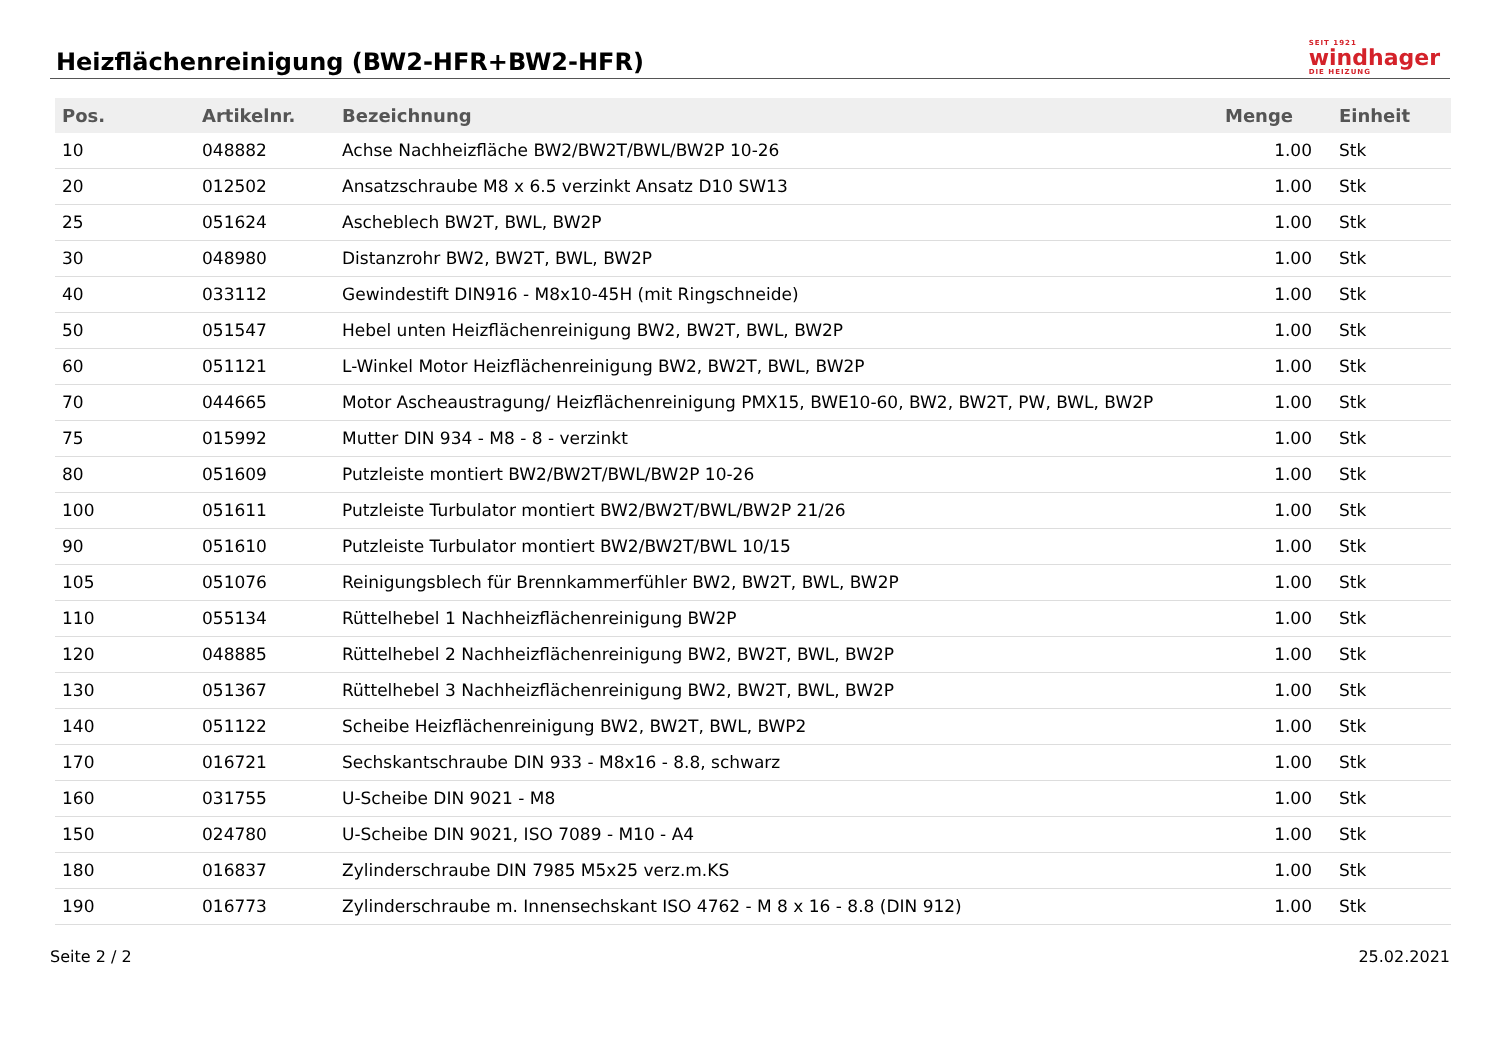Heizflächenreinigung (BW2-HFR+BW2-HFR)
SEIT 1921
windhager
DIE HEIZUNG
| Pos. | Artikelnr. | Bezeichnung | Menge | Einheit |
| --- | --- | --- | --- | --- |
| 10 | 048882 | Achse Nachheizfläche BW2/BW2T/BWL/BW2P 10-26 | 1.00 | Stk |
| 20 | 012502 | Ansatzschraube M8 x 6.5 verzinkt Ansatz D10 SW13 | 1.00 | Stk |
| 25 | 051624 | Ascheblech BW2T, BWL, BW2P | 1.00 | Stk |
| 30 | 048980 | Distanzrohr BW2, BW2T, BWL, BW2P | 1.00 | Stk |
| 40 | 033112 | Gewindestift DIN916 - M8x10-45H (mit Ringschneide) | 1.00 | Stk |
| 50 | 051547 | Hebel unten Heizflächenreinigung BW2, BW2T, BWL, BW2P | 1.00 | Stk |
| 60 | 051121 | L-Winkel Motor Heizflächenreinigung BW2, BW2T, BWL, BW2P | 1.00 | Stk |
| 70 | 044665 | Motor Ascheaustragung/ Heizflächenreinigung PMX15, BWE10-60, BW2, BW2T, PW, BWL, BW2P | 1.00 | Stk |
| 75 | 015992 | Mutter DIN 934 - M8 - 8 - verzinkt | 1.00 | Stk |
| 80 | 051609 | Putzleiste montiert BW2/BW2T/BWL/BW2P 10-26 | 1.00 | Stk |
| 100 | 051611 | Putzleiste Turbulator montiert BW2/BW2T/BWL/BW2P 21/26 | 1.00 | Stk |
| 90 | 051610 | Putzleiste Turbulator montiert BW2/BW2T/BWL 10/15 | 1.00 | Stk |
| 105 | 051076 | Reinigungsblech für Brennkammerfühler BW2, BW2T, BWL, BW2P | 1.00 | Stk |
| 110 | 055134 | Rüttelhebel 1 Nachheizflächenreinigung BW2P | 1.00 | Stk |
| 120 | 048885 | Rüttelhebel 2 Nachheizflächenreinigung BW2, BW2T, BWL, BW2P | 1.00 | Stk |
| 130 | 051367 | Rüttelhebel 3 Nachheizflächenreinigung BW2, BW2T, BWL, BW2P | 1.00 | Stk |
| 140 | 051122 | Scheibe Heizflächenreinigung BW2, BW2T, BWL, BWP2 | 1.00 | Stk |
| 170 | 016721 | Sechskantschraube DIN 933 - M8x16 - 8.8, schwarz | 1.00 | Stk |
| 160 | 031755 | U-Scheibe DIN 9021 - M8 | 1.00 | Stk |
| 150 | 024780 | U-Scheibe DIN 9021, ISO 7089 - M10 - A4 | 1.00 | Stk |
| 180 | 016837 | Zylinderschraube DIN 7985 M5x25 verz.m.KS | 1.00 | Stk |
| 190 | 016773 | Zylinderschraube m. Innensechskant ISO 4762 - M 8 x 16 - 8.8 (DIN 912) | 1.00 | Stk |
Seite 2 / 2 25.02.2021